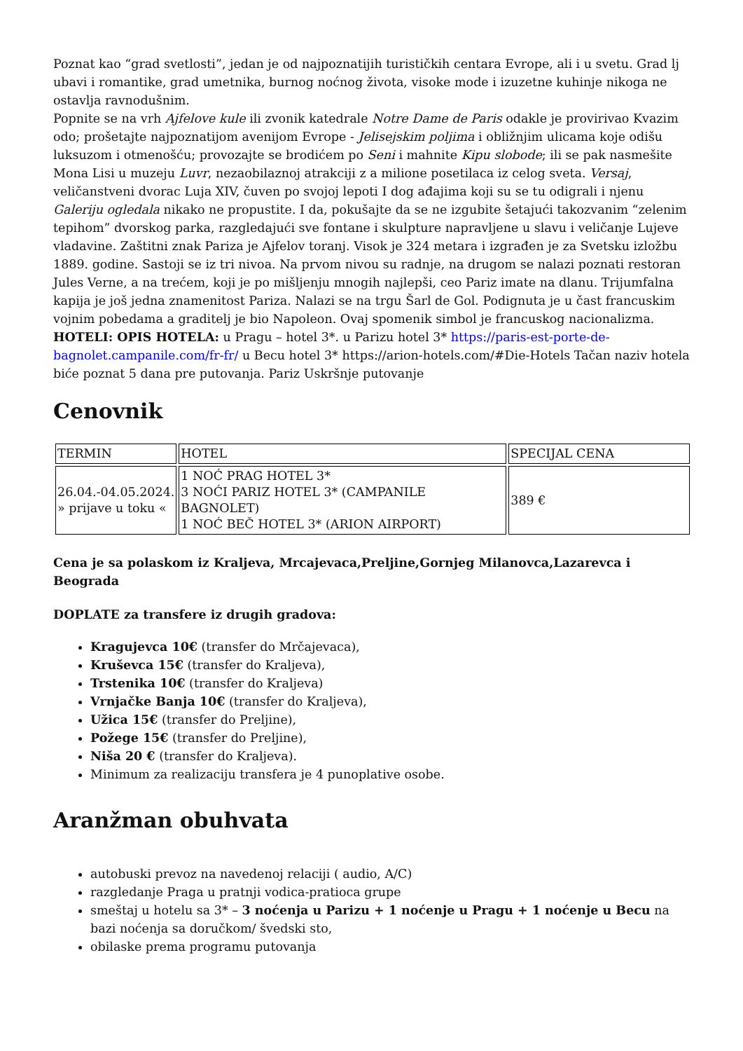Poznat kao “grad svetlosti”, jedan je od najpoznatijih turističkih centara Evrope, ali i u svetu. Grad lj ubavi i romantike, grad umetnika, burnog noćnog života, visoke mode i izuzetne kuhinje nikoga ne ostavlja ravnodušnim.
Popnite se na vrh Ajfelove kule ili zvonik katedrale Notre Dame de Paris odakle je provirivao Kvazim odo; prošetajte najpoznatijom avenijom Evrope - Jelisejskim poljima i obližnjim ulicama koje odišu luksuzom i otmenošću; provozajte se brodićem po Seni i mahnite Kipu slobode; ili se pak nasmešite Mona Lisi u muzeju Luvr, nezaobilaznoj atrakciji z a milione posetilaca iz celog sveta. Versaj, veličanstveni dvorac Luja XIV, čuven po svojoj lepoti I dog ađajima koji su se tu odigrali i njenu Galeriju ogledala nikako ne propustite. I da, pokušajte da se ne izgubite šetajući takozvanim “zelenim tepihom” dvorskog parka, razgledajući sve fontane i skulpture napravljene u slavu i veličanje Lujeve vladavine. Zaštitni znak Pariza je Ajfelov toranj. Visok je 324 metara i izgrađen je za Svetsku izložbu 1889. godine. Sastoji se iz tri nivoa. Na prvom nivou su radnje, na drugom se nalazi poznati restoran Jules Verne, a na trećem, koji je po mišljenju mnogih najlepši, ceo Pariz imate na dlanu. Trijumfalna kapija je još jedna znamenitost Pariza. Nalazi se na trgu Šarl de Gol. Podignuta je u čast francuskim vojnim pobedama a graditelj je bio Napoleon. Ovaj spomenik simbol je francuskog nacionalizma. HOTELI: OPIS HOTELA: u Pragu – hotel 3*. u Parizu hotel 3* https://paris-est-porte-de-bagnolet.campanile.com/fr-fr/ u Becu hotel 3* https://arion-hotels.com/#Die-Hotels Tačan naziv hotela biće poznat 5 dana pre putovanja. Pariz Uskršnje putovanje
Cenovnik
| TERMIN | HOTEL | SPECIJAL CENA |
| 26.04.-04.05.2024. » prijave u toku « | 1 NOĆ PRAG HOTEL 3* 3 NOĆI PARIZ HOTEL 3* (CAMPANILE BAGNOLET) 1 NOĆ BEČ HOTEL 3* (ARION AIRPORT) | 389 € |
Cena je sa polaskom iz Kraljeva, Mrcajevaca,Preljine,Gornjeg Milanovca,Lazarevca i Beograda
DOPLATE za transfere iz drugih gradova:
Kragujevca 10€ (transfer do Mrčajevaca),
Kruševca 15€ (transfer do Kraljeva),
Trstenika 10€ (transfer do Kraljeva)
Vrnjačke Banja 10€ (transfer do Kraljeva),
Užica 15€ (transfer do Preljine),
Požege 15€ (transfer do Preljine),
Niša 20 € (transfer do Kraljeva).
Minimum za realizaciju transfera je 4 punoplative osobe.
Aranžman obuhvata
autobuski prevoz na navedenoj relaciji ( audio, A/C)
razgledanje Praga u pratnji vodica-pratioca grupe
smeštaj u hotelu sa 3* – 3 noćenja u Parizu + 1 noćenje u Pragu + 1 noćenje u Becu na bazi noćenja sa doručkom/ švedski sto,
obilaske prema programu putovanja